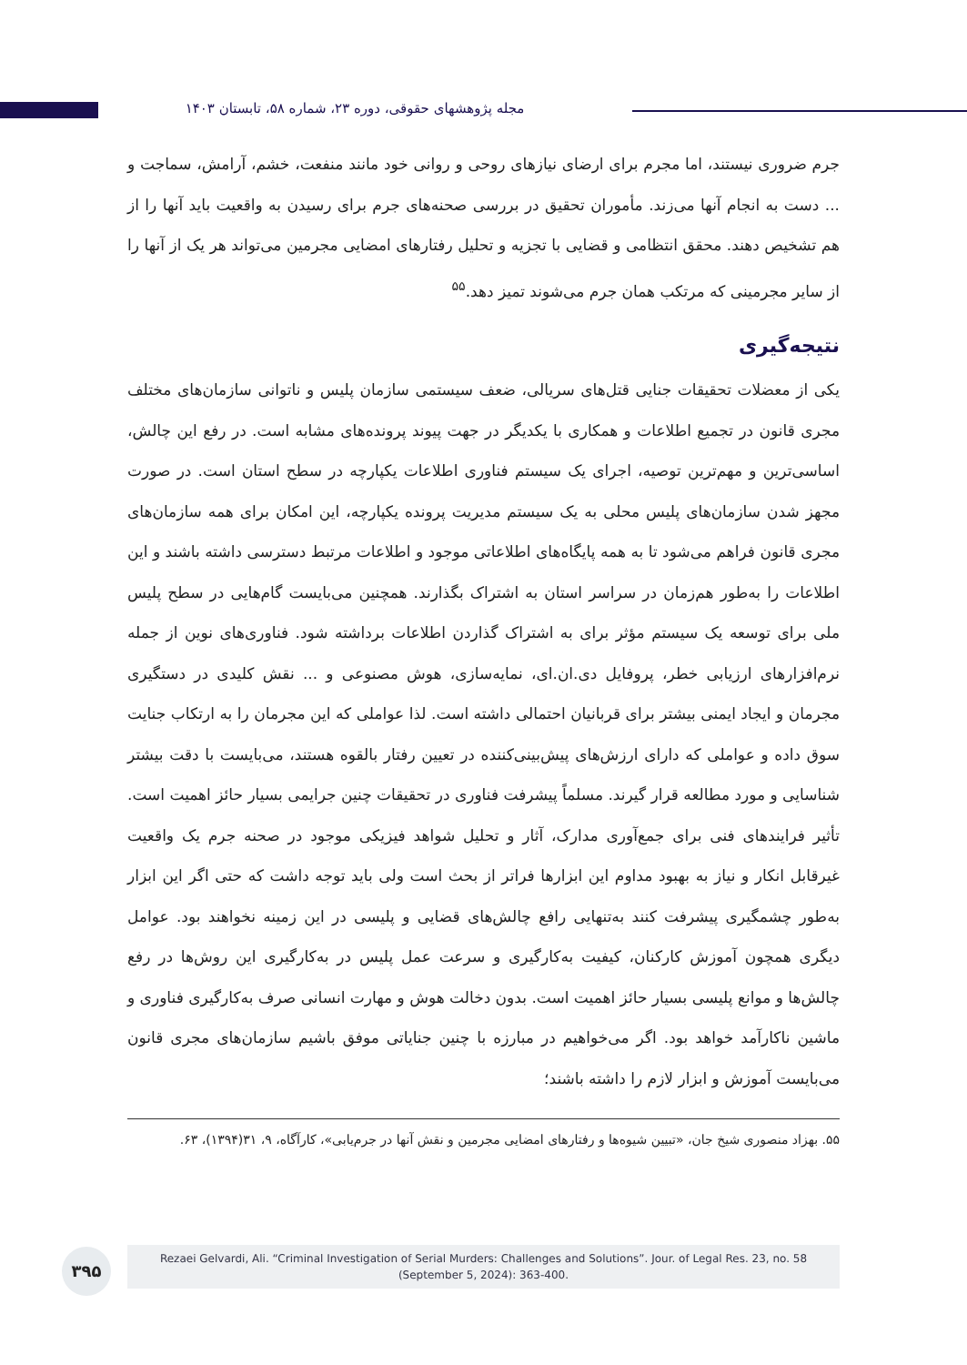مجله پژوهشهای حقوقی، دوره ۲۳، شماره ۵۸، تابستان ۱۴۰۳
جرم ضروری نیستند، اما مجرم برای ارضای نیازهای روحی و روانی خود مانند منفعت، خشم، آرامش، سماجت و ... دست به انجام آنها می‌زند. مأموران تحقیق در بررسی صحنه‌های جرم برای رسیدن به واقعیت باید آنها را از هم تشخیص دهند. محقق انتظامی و قضایی با تجزیه و تحلیل رفتارهای امضایی مجرمین می‌تواند هر یک از آنها را از سایر مجرمینی که مرتکب همان جرم می‌شوند تمیز دهد.<sup>۵۵</sup>
نتیجه‌گیری
یکی از معضلات تحقیقات جنایی قتل‌های سریالی، ضعف سیستمی سازمان پلیس و ناتوانی سازمان‌های مختلف مجری قانون در تجمیع اطلاعات و همکاری با یکدیگر در جهت پیوند پرونده‌های مشابه است. در رفع این چالش، اساسی‌ترین و مهم‌ترین توصیه، اجرای یک سیستم فناوری اطلاعات یکپارچه در سطح استان است. در صورت مجهز شدن سازمان‌های پلیس محلی به یک سیستم مدیریت پرونده یکپارچه، این امکان برای همه سازمان‌های مجری قانون فراهم می‌شود تا به همه پایگاه‌های اطلاعاتی موجود و اطلاعات مرتبط دسترسی داشته باشند و این اطلاعات را به‌طور هم‌زمان در سراسر استان به اشتراک بگذارند. همچنین می‌بایست گام‌هایی در سطح پلیس ملی برای توسعه یک سیستم مؤثر برای به اشتراک گذاردن اطلاعات برداشته شود. فناوری‌های نوین از جمله نرم‌افزارهای ارزیابی خطر، پروفایل دی.ان.ای، نمایه‌سازی، هوش مصنوعی و ... نقش کلیدی در دستگیری مجرمان و ایجاد ایمنی بیشتر برای قربانیان احتمالی داشته است. لذا عواملی که این مجرمان را به ارتکاب جنایت سوق داده و عواملی که دارای ارزش‌های پیش‌بینی‌کننده در تعیین رفتار بالقوه هستند، می‌بایست با دقت بیشتر شناسایی و مورد مطالعه قرار گیرند. مسلماً پیشرفت فناوری در تحقیقات چنین جرایمی بسیار حائز اهمیت است. تأثیر فرایندهای فنی برای جمع‌آوری مدارک، آثار و تحلیل شواهد فیزیکی موجود در صحنه جرم یک واقعیت غیرقابل انکار و نیاز به بهبود مداوم این ابزارها فراتر از بحث است ولی باید توجه داشت که حتی اگر این ابزار به‌طور چشمگیری پیشرفت کنند به‌تنهایی رافع چالش‌های قضایی و پلیسی در این زمینه نخواهند بود. عوامل دیگری همچون آموزش کارکنان، کیفیت به‌کارگیری و سرعت عمل پلیس در به‌کارگیری این روش‌ها در رفع چالش‌ها و موانع پلیسی بسیار حائز اهمیت است. بدون دخالت هوش و مهارت انسانی صرف به‌کارگیری فناوری و ماشین ناکارآمد خواهد بود. اگر می‌خواهیم در مبارزه با چنین جنایاتی موفق باشیم سازمان‌های مجری قانون می‌بایست آموزش و ابزار لازم را داشته باشند؛
۵۵. بهزاد منصوری شیخ جان، «تبیین شیوه‌ها و رفتارهای امضایی مجرمین و نقش آنها در جرم‌یابی»، کارآگاه، ۹، ۳۱(۱۳۹۴)، ۶۳.
۳۹۵
Rezaei Gelvardi, Ali. “Criminal Investigation of Serial Murders: Challenges and Solutions”. Jour. of Legal Res. 23, no. 58
(September 5, 2024): 363-400.